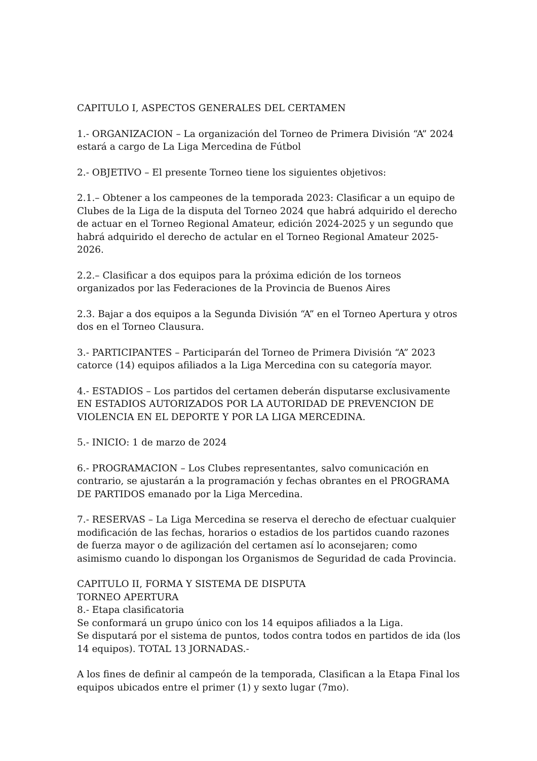CAPITULO I, ASPECTOS GENERALES DEL CERTAMEN
1.- ORGANIZACION – La organización del Torneo de Primera División “A” 2024 estará a cargo de La Liga Mercedina de Fútbol
2.- OBJETIVO – El presente Torneo tiene los siguientes objetivos:
2.1.– Obtener a los campeones de la temporada 2023: Clasificar a un equipo de Clubes de la Liga de la disputa del Torneo 2024 que habrá adquirido el derecho de actuar en el Torneo Regional Amateur, edición 2024-2025 y un segundo que habrá adquirido el derecho de actular en el Torneo Regional Amateur 2025-2026.
2.2.– Clasificar a dos equipos para la próxima edición de los torneos organizados por las Federaciones de la Provincia de Buenos Aires
2.3. Bajar a dos equipos a la Segunda División “A” en el Torneo Apertura y otros dos en el Torneo Clausura.
3.- PARTICIPANTES – Participarán del Torneo de Primera División “A” 2023 catorce (14) equipos afiliados a la Liga Mercedina con su categoría mayor.
4.- ESTADIOS – Los partidos del certamen deberán disputarse exclusivamente EN ESTADIOS AUTORIZADOS POR LA AUTORIDAD DE PREVENCION DE VIOLENCIA EN EL DEPORTE Y POR LA LIGA MERCEDINA.
5.- INICIO: 1 de marzo de 2024
6.- PROGRAMACION – Los Clubes representantes, salvo comunicación en contrario, se ajustarán a la programación y fechas obrantes en el PROGRAMA DE PARTIDOS emanado por la Liga Mercedina.
7.- RESERVAS – La Liga Mercedina se reserva el derecho de efectuar cualquier modificación de las fechas, horarios o estadios de los partidos cuando razones de fuerza mayor o de agilización del certamen así lo aconsejaren; como asimismo cuando lo dispongan los Organismos de Seguridad de cada Provincia.
CAPITULO II, FORMA Y SISTEMA DE DISPUTA
TORNEO APERTURA
8.- Etapa clasificatoria
Se conformará un grupo único con los 14 equipos afiliados a la Liga.
Se disputará por el sistema de puntos, todos contra todos en partidos de ida (los 14 equipos). TOTAL 13 JORNADAS.-
A los fines de definir al campeón de la temporada, Clasifican a la Etapa Final los equipos ubicados entre el primer (1) y sexto lugar (7mo).